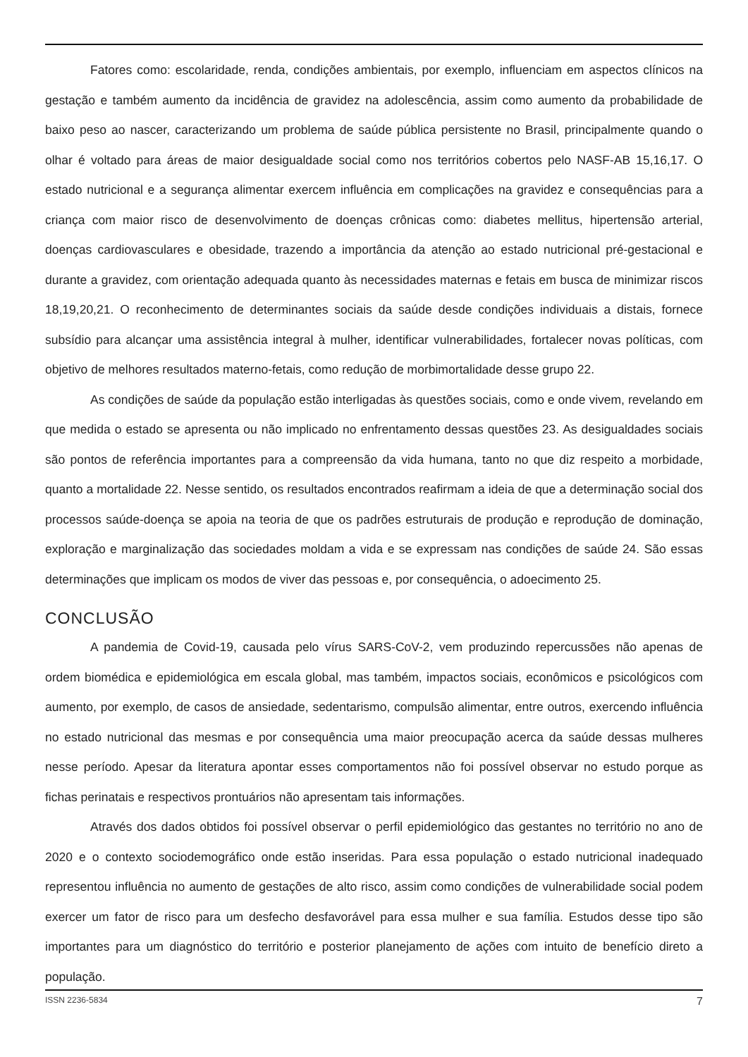Fatores como: escolaridade, renda, condições ambientais, por exemplo, influenciam em aspectos clínicos na gestação e também aumento da incidência de gravidez na adolescência, assim como aumento da probabilidade de baixo peso ao nascer, caracterizando um problema de saúde pública persistente no Brasil, principalmente quando o olhar é voltado para áreas de maior desigualdade social como nos territórios cobertos pelo NASF-AB 15,16,17. O estado nutricional e a segurança alimentar exercem influência em complicações na gravidez e consequências para a criança com maior risco de desenvolvimento de doenças crônicas como: diabetes mellitus, hipertensão arterial, doenças cardiovasculares e obesidade, trazendo a importância da atenção ao estado nutricional pré-gestacional e durante a gravidez, com orientação adequada quanto às necessidades maternas e fetais em busca de minimizar riscos 18,19,20,21. O reconhecimento de determinantes sociais da saúde desde condições individuais a distais, fornece subsídio para alcançar uma assistência integral à mulher, identificar vulnerabilidades, fortalecer novas políticas, com objetivo de melhores resultados materno-fetais, como redução de morbimortalidade desse grupo 22.
As condições de saúde da população estão interligadas às questões sociais, como e onde vivem, revelando em que medida o estado se apresenta ou não implicado no enfrentamento dessas questões 23. As desigualdades sociais são pontos de referência importantes para a compreensão da vida humana, tanto no que diz respeito a morbidade, quanto a mortalidade 22. Nesse sentido, os resultados encontrados reafirmam a ideia de que a determinação social dos processos saúde-doença se apoia na teoria de que os padrões estruturais de produção e reprodução de dominação, exploração e marginalização das sociedades moldam a vida e se expressam nas condições de saúde 24. São essas determinações que implicam os modos de viver das pessoas e, por consequência, o adoecimento 25.
CONCLUSÃO
A pandemia de Covid-19, causada pelo vírus SARS-CoV-2, vem produzindo repercussões não apenas de ordem biomédica e epidemiológica em escala global, mas também, impactos sociais, econômicos e psicológicos com aumento, por exemplo, de casos de ansiedade, sedentarismo, compulsão alimentar, entre outros, exercendo influência no estado nutricional das mesmas e por consequência uma maior preocupação acerca da saúde dessas mulheres nesse período. Apesar da literatura apontar esses comportamentos não foi possível observar no estudo porque as fichas perinatais e respectivos prontuários não apresentam tais informações.
Através dos dados obtidos foi possível observar o perfil epidemiológico das gestantes no território no ano de 2020 e o contexto sociodemográfico onde estão inseridas. Para essa população o estado nutricional inadequado representou influência no aumento de gestações de alto risco, assim como condições de vulnerabilidade social podem exercer um fator de risco para um desfecho desfavorável para essa mulher e sua família. Estudos desse tipo são importantes para um diagnóstico do território e posterior planejamento de ações com intuito de benefício direto a população.
ISSN 2236-5834 7